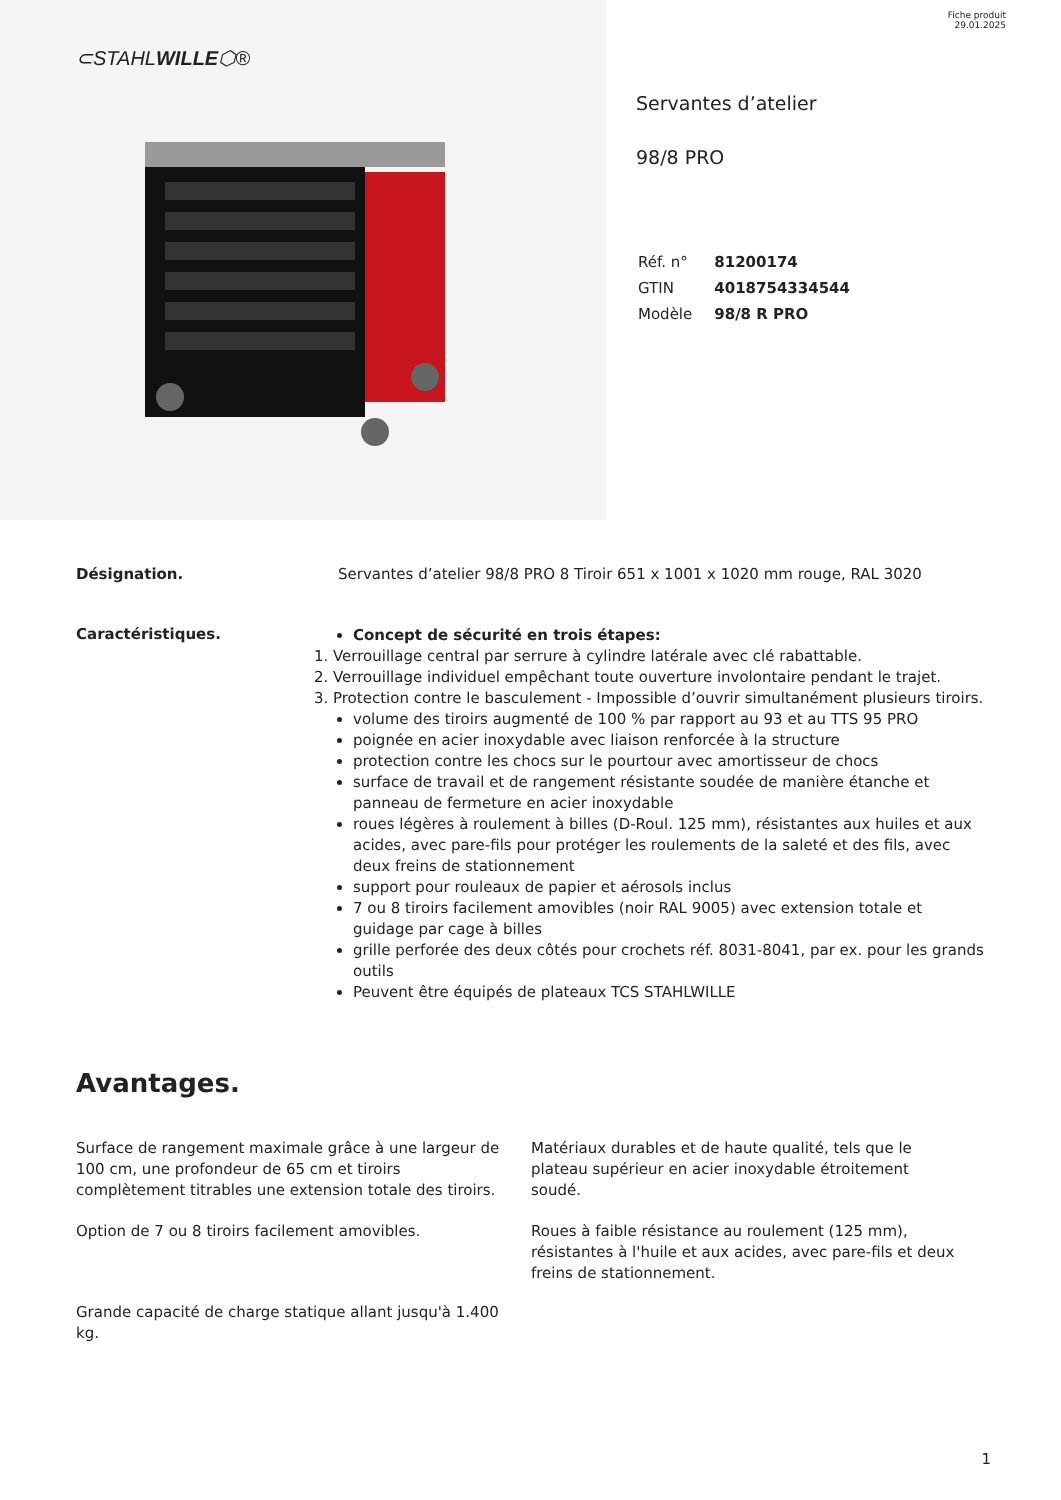⊂STAHLWILLE⬡®
Fiche produit
29.01.2025
Servantes d’atelier
98/8 PRO
| Réf. n° | 81200174 |
| GTIN | 4018754334544 |
| Modèle | 98/8 R PRO |
Désignation. Servantes d’atelier 98/8 PRO 8 Tiroir 651 x 1001 x 1020 mm rouge, RAL 3020
Caractéristiques.
Concept de sécurité en trois étapes:
1. Verrouillage central par serrure à cylindre latérale avec clé rabattable.
2. Verrouillage individuel empêchant toute ouverture involontaire pendant le trajet.
3. Protection contre le basculement - Impossible d’ouvrir simultanément plusieurs tiroirs.
volume des tiroirs augmenté de 100 % par rapport au 93 et au TTS 95 PRO
poignée en acier inoxydable avec liaison renforcée à la structure
protection contre les chocs sur le pourtour avec amortisseur de chocs
surface de travail et de rangement résistante soudée de manière étanche et panneau de fermeture en acier inoxydable
roues légères à roulement à billes (D-Roul. 125 mm), résistantes aux huiles et aux acides, avec pare-fils pour protéger les roulements de la saleté et des fils, avec deux freins de stationnement
support pour rouleaux de papier et aérosols inclus
7 ou 8 tiroirs facilement amovibles (noir RAL 9005) avec extension totale et guidage par cage à billes
grille perforée des deux côtés pour crochets réf. 8031-8041, par ex. pour les grands outils
Peuvent être équipés de plateaux TCS STAHLWILLE
Avantages.
Surface de rangement maximale grâce à une largeur de 100 cm, une profondeur de 65 cm et tiroirs complètement titrables une extension totale des tiroirs.
Option de 7 ou 8 tiroirs facilement amovibles.
Grande capacité de charge statique allant jusqu'à 1.400 kg.
Matériaux durables et de haute qualité, tels que le plateau supérieur en acier inoxydable étroitement soudé.
Roues à faible résistance au roulement (125 mm), résistantes à l'huile et aux acides, avec pare-fils et deux freins de stationnement.
1